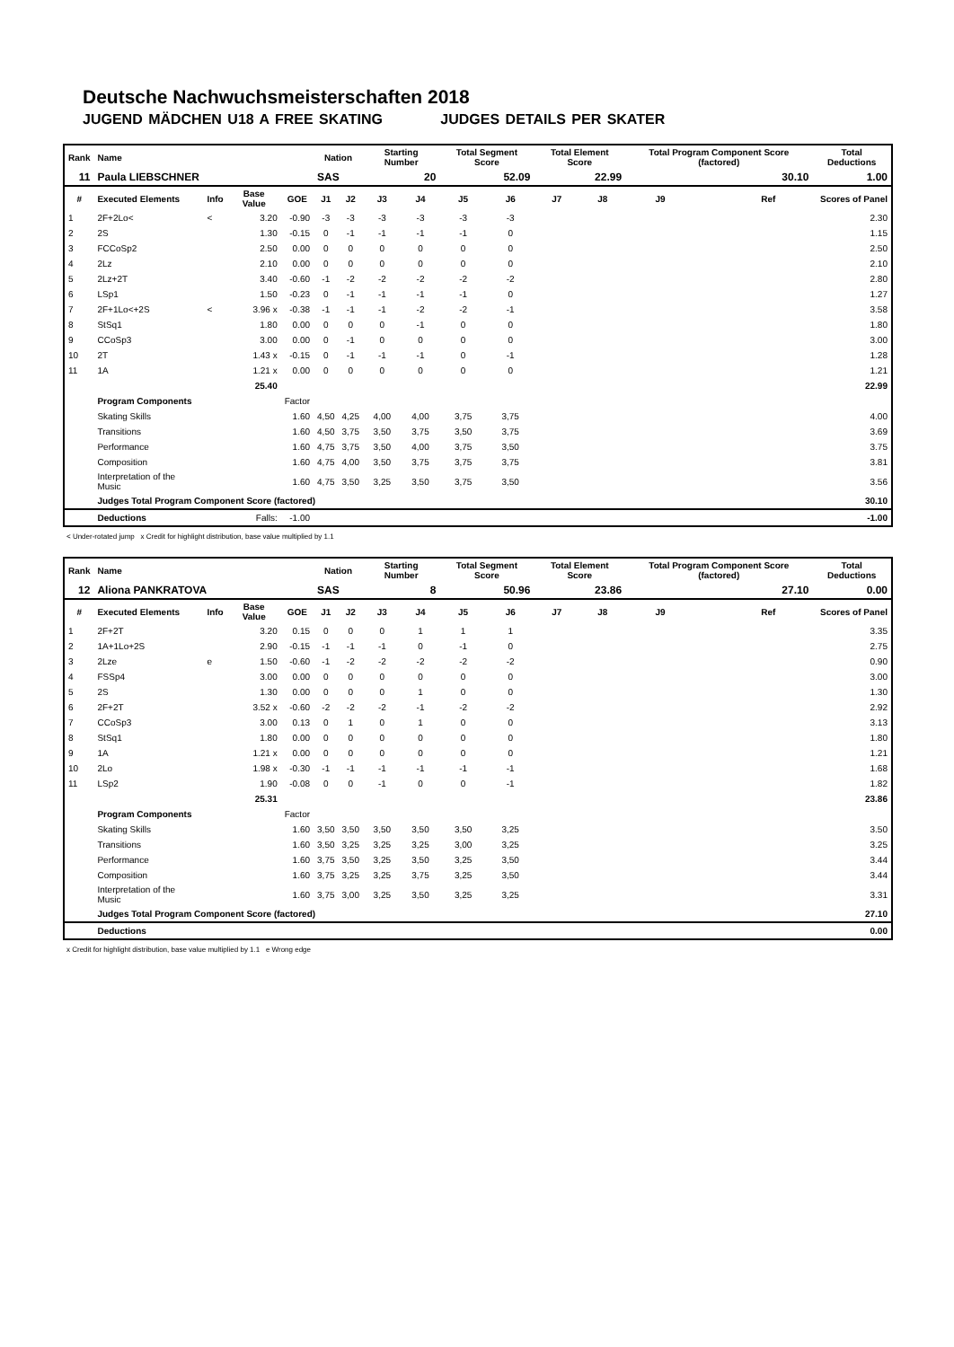Deutsche Nachwuchsmeisterschaften 2018
JUGEND MÄDCHEN U18 A FREE SKATING JUDGES DETAILS PER SKATER
| Rank | Name | | | | Nation | | Starting Number | | Total Segment Score | | Total Element Score | | Total Program Component Score (factored) | | | Total Deductions |
| --- | --- | --- | --- | --- | --- | --- | --- | --- | --- | --- | --- | --- | --- | --- | --- | --- |
| 11 | Paula LIEBSCHNER | | | | SAS | | 20 | | 52.09 | | 22.99 | | 30.10 | | | 1.00 |
| # | Executed Elements | Info | Base Value | GOE | J1 | J2 | J3 | J4 | J5 | J6 | J7 | J8 | J9 | | Ref | Scores of Panel |
| 1 | 2F+2Lo< | < | 3.20 | -0.90 | -3 | -3 | -3 | -3 | -3 | -3 | | | | | | 2.30 |
| 2 | 2S | | 1.30 | -0.15 | 0 | -1 | -1 | -1 | -1 | 0 | | | | | | 1.15 |
| 3 | FCCoSp2 | | 2.50 | 0.00 | 0 | 0 | 0 | 0 | 0 | 0 | | | | | | 2.50 |
| 4 | 2Lz | | 2.10 | 0.00 | 0 | 0 | 0 | 0 | 0 | 0 | | | | | | 2.10 |
| 5 | 2Lz+2T | | 3.40 | -0.60 | -1 | -2 | -2 | -2 | -2 | -2 | | | | | | 2.80 |
| 6 | LSp1 | | 1.50 | -0.23 | 0 | -1 | -1 | -1 | -1 | 0 | | | | | | 1.27 |
| 7 | 2F+1Lo<+2S | < | 3.96 x | -0.38 | -1 | -1 | -1 | -2 | -2 | -1 | | | | | | 3.58 |
| 8 | StSq1 | | 1.80 | 0.00 | 0 | 0 | 0 | -1 | 0 | 0 | | | | | | 1.80 |
| 9 | CCoSp3 | | 3.00 | 0.00 | 0 | -1 | 0 | 0 | 0 | 0 | | | | | | 3.00 |
| 10 | 2T | | 1.43 x | -0.15 | 0 | -1 | -1 | -1 | 0 | -1 | | | | | | 1.28 |
| 11 | 1A | | 1.21 x | 0.00 | 0 | 0 | 0 | 0 | 0 | 0 | | | | | | 1.21 |
| | | | 25.40 | | | | | | | | | | | | | 22.99 |
| | Program Components | | | Factor | | | | | | | | | | | | |
| | Skating Skills | | | 1.60 | 4,50 | 4,25 | 4,00 | 4,00 | 3,75 | 3,75 | | | | | | 4.00 |
| | Transitions | | | 1.60 | 4,50 | 3,75 | 3,50 | 3,75 | 3,50 | 3,75 | | | | | | 3.69 |
| | Performance | | | 1.60 | 4,75 | 3,75 | 3,50 | 4,00 | 3,75 | 3,50 | | | | | | 3.75 |
| | Composition | | | 1.60 | 4,75 | 4,00 | 3,50 | 3,75 | 3,75 | 3,75 | | | | | | 3.81 |
| | Interpretation of the Music | | | 1.60 | 4,75 | 3,50 | 3,25 | 3,50 | 3,75 | 3,50 | | | | | | 3.56 |
| | Judges Total Program Component Score (factored) | | | | | | | | | | | | | | | 30.10 |
| | Deductions | | Falls: | -1.00 | | | | | | | | | | | | -1.00 |
< Under-rotated jump x Credit for highlight distribution, base value multiplied by 1.1
| Rank | Name | | | | Nation | | Starting Number | | Total Segment Score | | Total Element Score | | Total Program Component Score (factored) | | | Total Deductions |
| --- | --- | --- | --- | --- | --- | --- | --- | --- | --- | --- | --- | --- | --- | --- | --- | --- |
| 12 | Aliona PANKRATOVA | | | | SAS | | 8 | | 50.96 | | 23.86 | | 27.10 | | | 0.00 |
| # | Executed Elements | Info | Base Value | GOE | J1 | J2 | J3 | J4 | J5 | J6 | J7 | J8 | J9 | | Ref | Scores of Panel |
| 1 | 2F+2T | | 3.20 | 0.15 | 0 | 0 | 0 | 1 | 1 | 1 | | | | | | 3.35 |
| 2 | 1A+1Lo+2S | | 2.90 | -0.15 | -1 | -1 | -1 | 0 | -1 | 0 | | | | | | 2.75 |
| 3 | 2Lze | e | 1.50 | -0.60 | -1 | -2 | -2 | -2 | -2 | -2 | | | | | | 0.90 |
| 4 | FSSp4 | | 3.00 | 0.00 | 0 | 0 | 0 | 0 | 0 | 0 | | | | | | 3.00 |
| 5 | 2S | | 1.30 | 0.00 | 0 | 0 | 0 | 1 | 0 | 0 | | | | | | 1.30 |
| 6 | 2F+2T | | 3.52 x | -0.60 | -2 | -2 | -2 | -1 | -2 | -2 | | | | | | 2.92 |
| 7 | CCoSp3 | | 3.00 | 0.13 | 0 | 1 | 0 | 1 | 0 | 0 | | | | | | 3.13 |
| 8 | StSq1 | | 1.80 | 0.00 | 0 | 0 | 0 | 0 | 0 | 0 | | | | | | 1.80 |
| 9 | 1A | | 1.21 x | 0.00 | 0 | 0 | 0 | 0 | 0 | 0 | | | | | | 1.21 |
| 10 | 2Lo | | 1.98 x | -0.30 | -1 | -1 | -1 | -1 | -1 | -1 | | | | | | 1.68 |
| 11 | LSp2 | | 1.90 | -0.08 | 0 | 0 | -1 | 0 | 0 | -1 | | | | | | 1.82 |
| | | | 25.31 | | | | | | | | | | | | | 23.86 |
| | Program Components | | | Factor | | | | | | | | | | | | |
| | Skating Skills | | | 1.60 | 3,50 | 3,50 | 3,50 | 3,50 | 3,50 | 3,25 | | | | | | 3.50 |
| | Transitions | | | 1.60 | 3,50 | 3,25 | 3,25 | 3,25 | 3,00 | 3,25 | | | | | | 3.25 |
| | Performance | | | 1.60 | 3,75 | 3,50 | 3,25 | 3,50 | 3,25 | 3,50 | | | | | | 3.44 |
| | Composition | | | 1.60 | 3,75 | 3,25 | 3,25 | 3,75 | 3,25 | 3,50 | | | | | | 3.44 |
| | Interpretation of the Music | | | 1.60 | 3,75 | 3,00 | 3,25 | 3,50 | 3,25 | 3,25 | | | | | | 3.31 |
| | Judges Total Program Component Score (factored) | | | | | | | | | | | | | | | 27.10 |
| | Deductions | | | | | | | | | | | | | | | 0.00 |
x Credit for highlight distribution, base value multiplied by 1.1 e Wrong edge